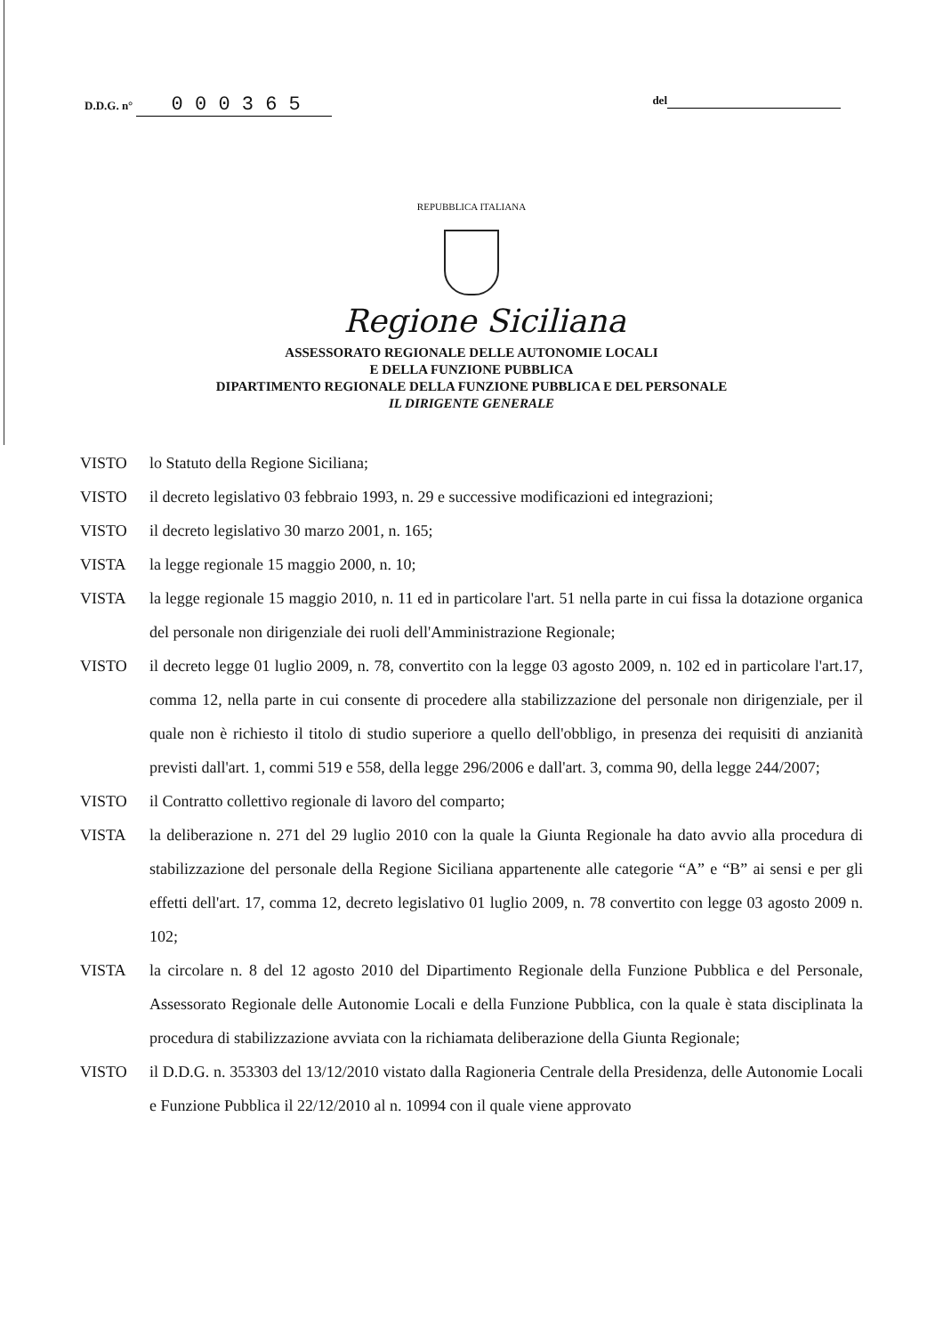D.D.G. n° 0 0 0 3 6 5
del
REPUBBLICA ITALIANA
Regione Siciliana
ASSESSORATO REGIONALE DELLE AUTONOMIE LOCALI
E DELLA FUNZIONE PUBBLICA
DIPARTIMENTO REGIONALE DELLA FUNZIONE PUBBLICA E DEL PERSONALE
IL DIRIGENTE GENERALE
VISTO lo Statuto della Regione Siciliana;
VISTO il decreto legislativo 03 febbraio 1993, n. 29 e successive modificazioni ed integrazioni;
VISTO il decreto legislativo 30 marzo 2001, n. 165;
VISTA la legge regionale 15 maggio 2000, n. 10;
VISTA la legge regionale 15 maggio 2010, n. 11 ed in particolare l'art. 51 nella parte in cui fissa la dotazione organica del personale non dirigenziale dei ruoli dell'Amministrazione Regionale;
VISTO il decreto legge 01 luglio 2009, n. 78, convertito con la legge 03 agosto 2009, n. 102 ed in particolare l'art.17, comma 12, nella parte in cui consente di procedere alla stabilizzazione del personale non dirigenziale, per il quale non è richiesto il titolo di studio superiore a quello dell'obbligo, in presenza dei requisiti di anzianità previsti dall'art. 1, commi 519 e 558, della legge 296/2006 e dall'art. 3, comma 90, della legge 244/2007;
VISTO il Contratto collettivo regionale di lavoro del comparto;
VISTA la deliberazione n. 271 del 29 luglio 2010 con la quale la Giunta Regionale ha dato avvio alla procedura di stabilizzazione del personale della Regione Siciliana appartenente alle categorie “A” e “B” ai sensi e per gli effetti dell'art. 17, comma 12, decreto legislativo 01 luglio 2009, n. 78 convertito con legge 03 agosto 2009 n. 102;
VISTA la circolare n. 8 del 12 agosto 2010 del Dipartimento Regionale della Funzione Pubblica e del Personale, Assessorato Regionale delle Autonomie Locali e della Funzione Pubblica, con la quale è stata disciplinata la procedura di stabilizzazione avviata con la richiamata deliberazione della Giunta Regionale;
VISTO il D.D.G. n. 353303 del 13/12/2010 vistato dalla Ragioneria Centrale della Presidenza, delle Autonomie Locali e Funzione Pubblica il 22/12/2010 al n. 10994 con il quale viene approvato